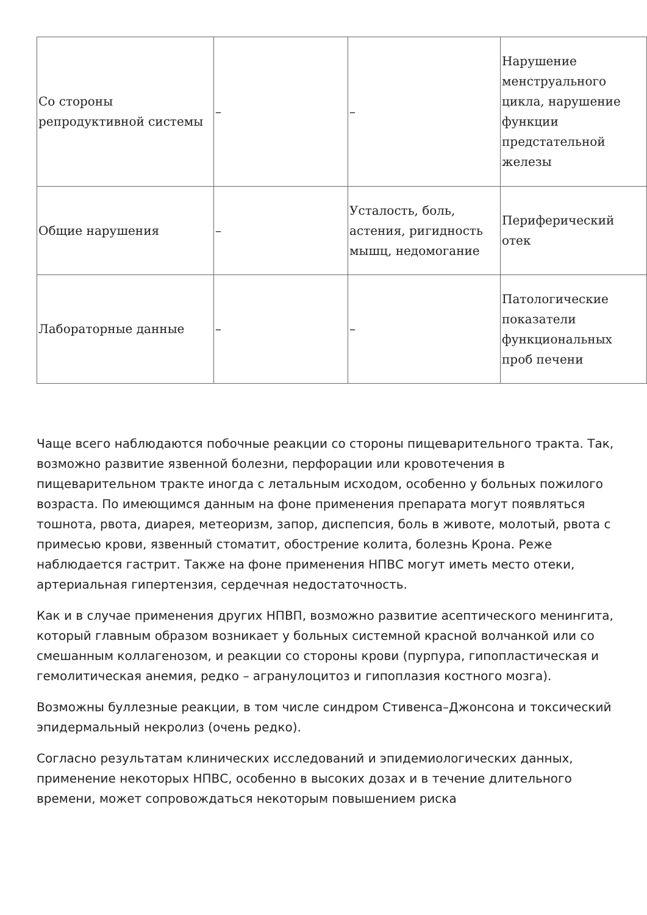| Со стороны репродуктивной системы | – | – | Нарушение менструального цикла, нарушение функции предстательной железы |
| Общие нарушения | – | Усталость, боль, астения, ригидность мышц, недомогание | Периферический отек |
| Лабораторные данные | – | – | Патологические показатели функциональных проб печени |
Чаще всего наблюдаются побочные реакции со стороны пищеварительного тракта. Так, возможно развитие язвенной болезни, перфорации или кровотечения в пищеварительном тракте иногда с летальным исходом, особенно у больных пожилого возраста. По имеющимся данным на фоне применения препарата могут появляться тошнота, рвота, диарея, метеоризм, запор, диспепсия, боль в животе, молотый, рвота с примесью крови, язвенный стоматит, обострение колита, болезнь Крона. Реже наблюдается гастрит. Также на фоне применения НПВС могут иметь место отеки, артериальная гипертензия, сердечная недостаточность.
Как и в случае применения других НПВП, возможно развитие асептического менингита, который главным образом возникает у больных системной красной волчанкой или со смешанным коллагенозом, и реакции со стороны крови (пурпура, гипопластическая и гемолитическая анемия, редко – агранулоцитоз и гипоплазия костного мозга).
Возможны буллезные реакции, в том числе синдром Стивенса–Джонсона и токсический эпидермальный некролиз (очень редко).
Согласно результатам клинических исследований и эпидемиологических данных, применение некоторых НПВС, особенно в высоких дозах и в течение длительного времени, может сопровождаться некоторым повышением риска